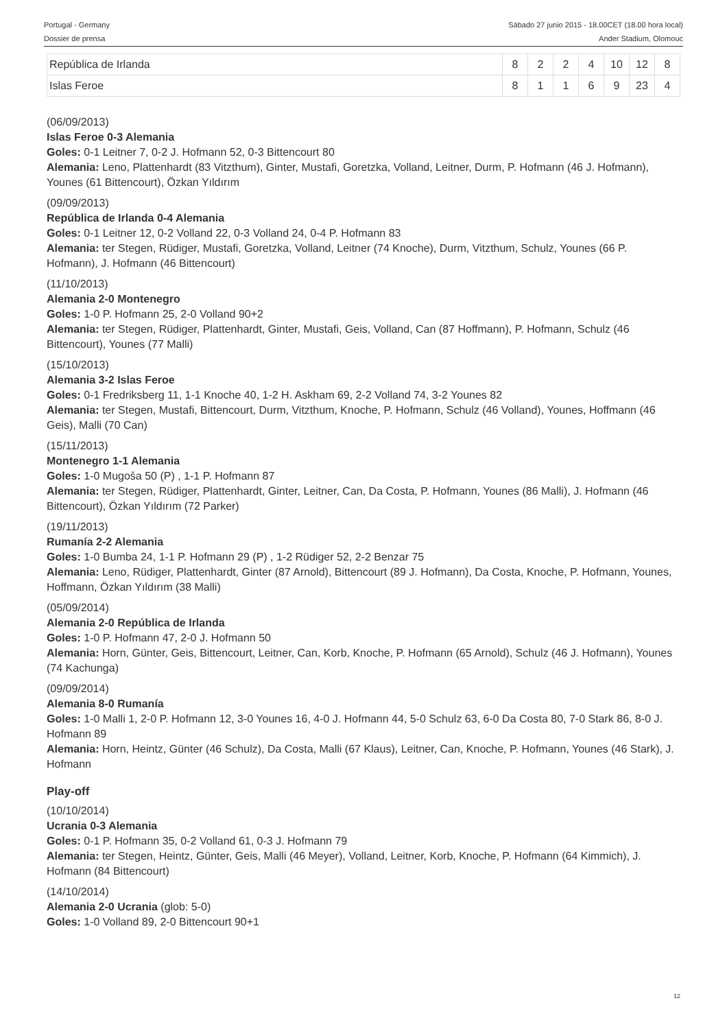Portugal - Germany Sábado 27 junio 2015 - 18.00CET (18.00 hora local)
Dossier de prensa Ander Stadium, Olomouc
| República de Irlanda | 8 | 2 | 2 | 4 | 10 | 12 | 8 |
| Islas Feroe | 8 | 1 | 1 | 6 | 9 | 23 | 4 |
(06/09/2013)
Islas Feroe 0-3 Alemania
Goles: 0-1 Leitner 7, 0-2 J. Hofmann 52, 0-3 Bittencourt 80
Alemania: Leno, Plattenhardt (83 Vitzthum), Ginter, Mustafi, Goretzka, Volland, Leitner, Durm, P. Hofmann (46 J. Hofmann), Younes (61 Bittencourt), Özkan Yıldırım
(09/09/2013)
República de Irlanda 0-4 Alemania
Goles: 0-1 Leitner 12, 0-2 Volland 22, 0-3 Volland 24, 0-4 P. Hofmann 83
Alemania: ter Stegen, Rüdiger, Mustafi, Goretzka, Volland, Leitner (74 Knoche), Durm, Vitzthum, Schulz, Younes (66 P. Hofmann), J. Hofmann (46 Bittencourt)
(11/10/2013)
Alemania 2-0 Montenegro
Goles: 1-0 P. Hofmann 25, 2-0 Volland 90+2
Alemania: ter Stegen, Rüdiger, Plattenhardt, Ginter, Mustafi, Geis, Volland, Can (87 Hoffmann), P. Hofmann, Schulz (46 Bittencourt), Younes (77 Malli)
(15/10/2013)
Alemania 3-2 Islas Feroe
Goles: 0-1 Fredriksberg 11, 1-1 Knoche 40, 1-2 H. Askham 69, 2-2 Volland 74, 3-2 Younes 82
Alemania: ter Stegen, Mustafi, Bittencourt, Durm, Vitzthum, Knoche, P. Hofmann, Schulz (46 Volland), Younes, Hoffmann (46 Geis), Malli (70 Can)
(15/11/2013)
Montenegro 1-1 Alemania
Goles: 1-0 Mugoša 50 (P) , 1-1 P. Hofmann 87
Alemania: ter Stegen, Rüdiger, Plattenhardt, Ginter, Leitner, Can, Da Costa, P. Hofmann, Younes (86 Malli), J. Hofmann (46 Bittencourt), Özkan Yıldırım (72 Parker)
(19/11/2013)
Rumanía 2-2 Alemania
Goles: 1-0 Bumba 24, 1-1 P. Hofmann 29 (P) , 1-2 Rüdiger 52, 2-2 Benzar 75
Alemania: Leno, Rüdiger, Plattenhardt, Ginter (87 Arnold), Bittencourt (89 J. Hofmann), Da Costa, Knoche, P. Hofmann, Younes, Hoffmann, Özkan Yıldırım (38 Malli)
(05/09/2014)
Alemania 2-0 República de Irlanda
Goles: 1-0 P. Hofmann 47, 2-0 J. Hofmann 50
Alemania: Horn, Günter, Geis, Bittencourt, Leitner, Can, Korb, Knoche, P. Hofmann (65 Arnold), Schulz (46 J. Hofmann), Younes (74 Kachunga)
(09/09/2014)
Alemania 8-0 Rumanía
Goles: 1-0 Malli 1, 2-0 P. Hofmann 12, 3-0 Younes 16, 4-0 J. Hofmann 44, 5-0 Schulz 63, 6-0 Da Costa 80, 7-0 Stark 86, 8-0 J. Hofmann 89
Alemania: Horn, Heintz, Günter (46 Schulz), Da Costa, Malli (67 Klaus), Leitner, Can, Knoche, P. Hofmann, Younes (46 Stark), J. Hofmann
Play-off
(10/10/2014)
Ucrania 0-3 Alemania
Goles: 0-1 P. Hofmann 35, 0-2 Volland 61, 0-3 J. Hofmann 79
Alemania: ter Stegen, Heintz, Günter, Geis, Malli (46 Meyer), Volland, Leitner, Korb, Knoche, P. Hofmann (64 Kimmich), J. Hofmann (84 Bittencourt)
(14/10/2014)
Alemania 2-0 Ucrania (glob: 5-0)
Goles: 1-0 Volland 89, 2-0 Bittencourt 90+1
12